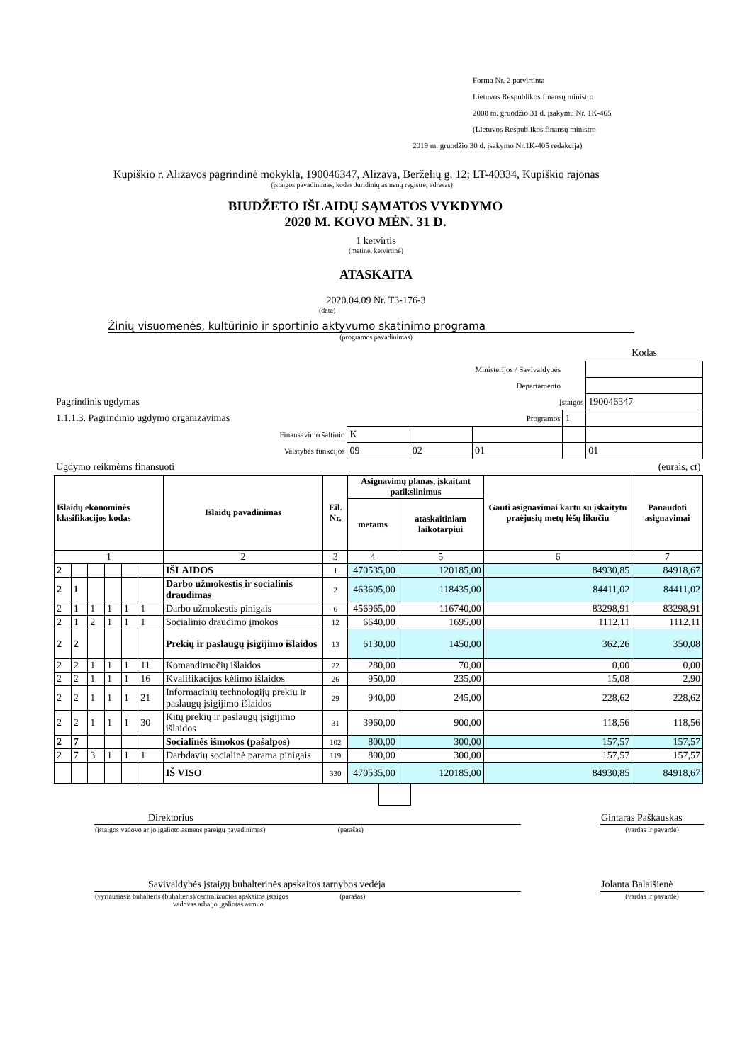Forma Nr. 2 patvirtinta
Lietuvos Respublikos finansų ministro
2008 m. gruodžio 31 d. įsakymu Nr. 1K-465
(Lietuvos Respublikos finansų ministro
2019 m. gruodžio 30 d. įsakymo Nr.1K-405 redakcija)
Kupiškio r. Alizavos pagrindinė mokykla, 190046347, Alizava, Beržėlių g. 12; LT-40334, Kupiškio rajonas
(įstaigos pavadinimas, kodas Juridinių asmenų registre, adresas)
BIUDŽETO IŠLAIDŲ SĄMATOS VYKDYMO
2020 M. KOVO MĖN. 31 D.
1 ketvirtis
(metinė, ketvirtinė)
ATASKAITA
2020.04.09 Nr. T3-176-3
(data)
Žinių visuomenės, kultūrinio ir sportinio aktyvumo skatinimo programa
(programos pavadinimas)
| | | | | | Kodas |
| Ministerijos / Savivaldybės | | | | | |
| Departamento | | | | | |
| Pagrindinis ugdymas | | | Įstaigos | | 190046347 |
| 1.1.1.3. Pagrindinio ugdymo organizavimas | | | Programos | 1 | |
| Finansavimo šaltinio | K | | | | |
| Valstybės funkcijos | 09 | 02 | 01 | | 01 |
| Ugdymo reikmėms finansuoti | | | | | (eurais, ct) |
| Išlaidų ekonominės klasifikacijos kodas | | | | | | Išlaidų pavadinimas | Eil. Nr. | Asignavimų planas, įskaitant patikslinimus | | Gauti asignavimai kartu su įskaitytu praėjusių metų lėšų likučiu | Panaudoti asignavimai |
| --- | --- | --- | --- | --- | --- | --- | --- | --- | --- | --- | --- |
| | | | | | | | | metams | ataskaitiniam laikotarpiui | | |
| 1 | | | | | | 2 | 3 | 4 | 5 | 6 | 7 |
| 2 | | | | | | IŠLAIDOS | 1 | 470535,00 | 120185,00 | 84930,85 | 84918,67 |
| 2 | 1 | | | | | Darbo užmokestis ir socialinis draudimas | 2 | 463605,00 | 118435,00 | 84411,02 | 84411,02 |
| 2 | 1 | 1 | 1 | 1 | 1 | Darbo užmokestis pinigais | 6 | 456965,00 | 116740,00 | 83298,91 | 83298,91 |
| 2 | 1 | 2 | 1 | 1 | 1 | Socialinio draudimo įmokos | 12 | 6640,00 | 1695,00 | 1112,11 | 1112,11 |
| 2 | 2 | | | | | Prekių ir paslaugų įsigijimo išlaidos | 13 | 6130,00 | 1450,00 | 362,26 | 350,08 |
| 2 | 2 | 1 | 1 | 1 | 11 | Komandiruočių išlaidos | 22 | 280,00 | 70,00 | 0,00 | 0,00 |
| 2 | 2 | 1 | 1 | 1 | 16 | Kvalifikacijos kėlimo išlaidos | 26 | 950,00 | 235,00 | 15,08 | 2,90 |
| 2 | 2 | 1 | 1 | 1 | 21 | Informacinių technologijų prekių ir paslaugų įsigijimo išlaidos | 29 | 940,00 | 245,00 | 228,62 | 228,62 |
| 2 | 2 | 1 | 1 | 1 | 30 | Kitų prekių ir paslaugų įsigijimo išlaidos | 31 | 3960,00 | 900,00 | 118,56 | 118,56 |
| 2 | 7 | | | | | Socialinės išmokos (pašalpos) | 102 | 800,00 | 300,00 | 157,57 | 157,57 |
| 2 | 7 | 3 | 1 | 1 | 1 | Darbdavių socialinė parama pinigais | 119 | 800,00 | 300,00 | 157,57 | 157,57 |
| | | | | | | IŠ VISO | 330 | 470535,00 | 120185,00 | 84930,85 | 84918,67 |
| Direktorius | | Gintaras Paškauskas |
| (įstaigos vadovo ar jo įgalioto asmens pareigų pavadinimas) (parašas) | | (vardas ir pavardė) |
| Savivaldybės įstaigų buhalterinės apskaitos tarnybos vedėja | | Jolanta Balaišienė |
| (vyriausiasis buhalteris (buhalteris)/centralizuotos apskaitos įstaigos (parašas) vadovas arba jo įgaliotas asmuo | | (vardas ir pavardė) |